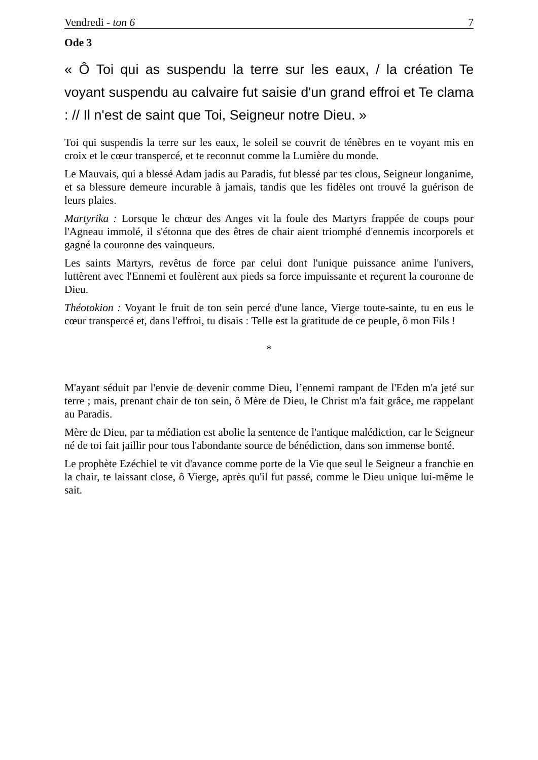Vendredi - ton 6 7
Ode 3
« Ô Toi qui as suspendu la terre sur les eaux, / la création Te voyant suspendu au calvaire fut saisie d'un grand effroi et Te clama : // Il n'est de saint que Toi, Seigneur notre Dieu. »
Toi qui suspendis la terre sur les eaux, le soleil se couvrit de ténèbres en te voyant mis en croix et le cœur transpercé, et te reconnut comme la Lumière du monde.
Le Mauvais, qui a blessé Adam jadis au Paradis, fut blessé par tes clous, Seigneur longanime, et sa blessure demeure incurable à jamais, tandis que les fidèles ont trouvé la guérison de leurs plaies.
Martyrika : Lorsque le chœur des Anges vit la foule des Martyrs frappée de coups pour l'Agneau immolé, il s'étonna que des êtres de chair aient triomphé d'ennemis incorporels et gagné la couronne des vainqueurs.
Les saints Martyrs, revêtus de force par celui dont l'unique puissance anime l'univers, luttèrent avec l'Ennemi et foulèrent aux pieds sa force impuissante et reçurent la couronne de Dieu.
Théotokion : Voyant le fruit de ton sein percé d'une lance, Vierge toute-sainte, tu en eus le cœur transpercé et, dans l'effroi, tu disais : Telle est la gratitude de ce peuple, ô mon Fils !
*
M'ayant séduit par l'envie de devenir comme Dieu, l’ennemi rampant de l'Eden m'a jeté sur terre ; mais, prenant chair de ton sein, ô Mère de Dieu, le Christ m'a fait grâce, me rappelant au Paradis.
Mère de Dieu, par ta médiation est abolie la sentence de l'antique malédiction, car le Seigneur né de toi fait jaillir pour tous l'abondante source de bénédiction, dans son immense bonté.
Le prophète Ezéchiel te vit d'avance comme porte de la Vie que seul le Seigneur a franchie en la chair, te laissant close, ô Vierge, après qu'il fut passé, comme le Dieu unique lui-même le sait.